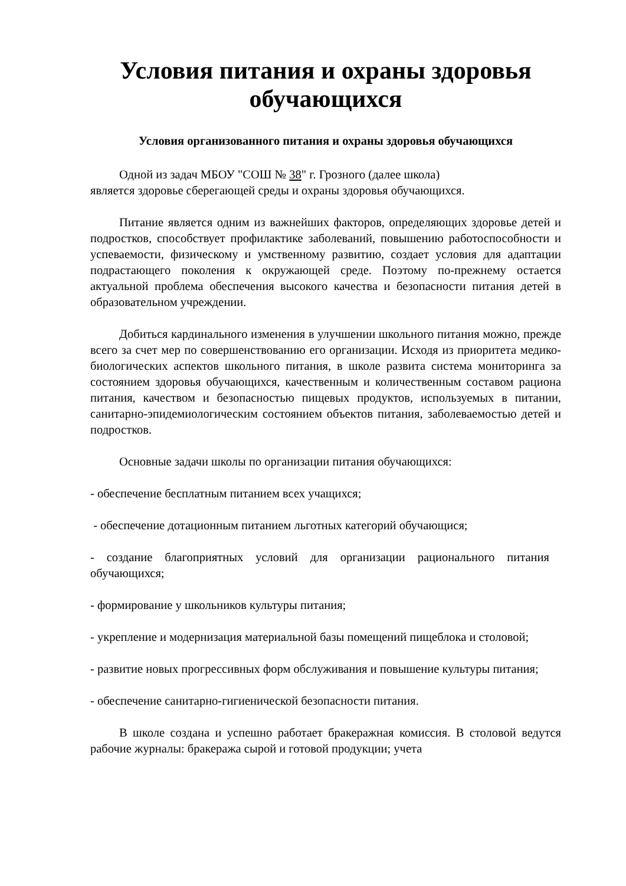Условия питания и охраны здоровья обучающихся
Условия организованного питания и охраны здоровья обучающихся
Одной из задач МБОУ "СОШ № 38" г. Грозного (далее школа)
является здоровье сберегающей среды и охраны здоровья обучающихся.
Питание является одним из важнейших факторов, определяющих здоровье детей и подростков, способствует профилактике заболеваний, повышению работоспособности и успеваемости, физическому и умственному развитию, создает условия для адаптации подрастающего поколения к окружающей среде. Поэтому по-прежнему остается актуальной проблема обеспечения высокого качества и безопасности питания детей в образовательном учреждении.
Добиться кардинального изменения в улучшении школьного питания можно, прежде всего за счет мер по совершенствованию его организации. Исходя из приоритета медико-биологических аспектов школьного питания, в школе развита система мониторинга за состоянием здоровья обучающихся, качественным и количественным составом рациона питания, качеством и безопасностью пищевых продуктов, используемых в питании, санитарно-эпидемиологическим состоянием объектов питания, заболеваемостью детей и подростков.
Основные задачи школы по организации питания обучающихся:
- обеспечение бесплатным питанием всех учащихся;
- обеспечение дотационным питанием льготных категорий обучающися;
- создание благоприятных условий для организации рационального питания обучающихся;
- формирование у школьников культуры питания;
- укрепление и модернизация материальной базы помещений пищеблока и столовой;
- развитие новых прогрессивных форм обслуживания и повышение культуры питания;
- обеспечение санитарно-гигиенической безопасности питания.
В школе создана и успешно работает бракеражная комиссия. В столовой ведутся рабочие журналы: бракеража сырой и готовой продукции; учета